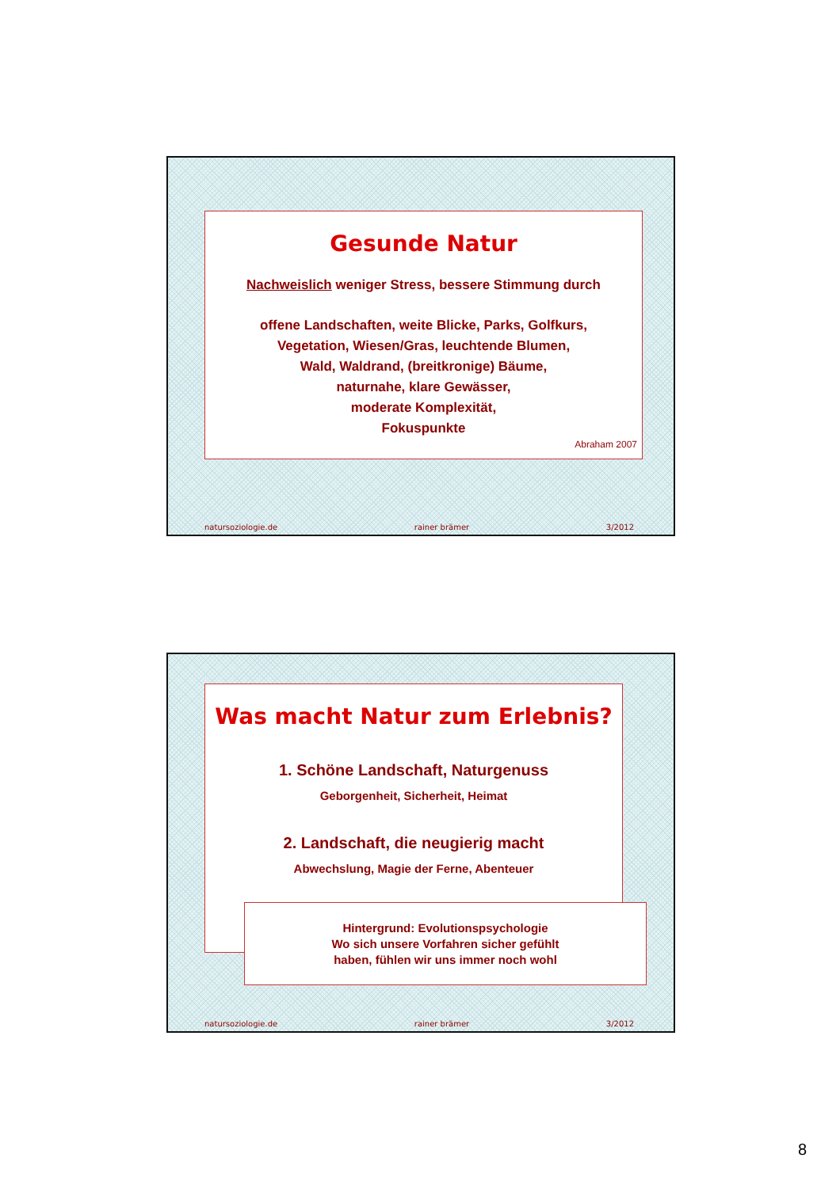Gesunde Natur
Nachweislich weniger Stress, bessere Stimmung durch
offene Landschaften, weite Blicke, Parks, Golfkurs,
Vegetation, Wiesen/Gras, leuchtende Blumen,
Wald, Waldrand, (breitkronige) Bäume,
naturnahe, klare Gewässer,
moderate Komplexität,
Fokuspunkte
Abraham 2007
natursoziologie.de rainer brämer 3/2012
Was macht Natur zum Erlebnis?
1. Schöne Landschaft, Naturgenuss
Geborgenheit, Sicherheit, Heimat
2. Landschaft, die neugierig macht
Abwechslung, Magie der Ferne, Abenteuer
Hintergrund: Evolutionspsychologie
Wo sich unsere Vorfahren sicher gefühlt
haben, fühlen wir uns immer noch wohl
natursoziologie.de rainer brämer 3/2012
8